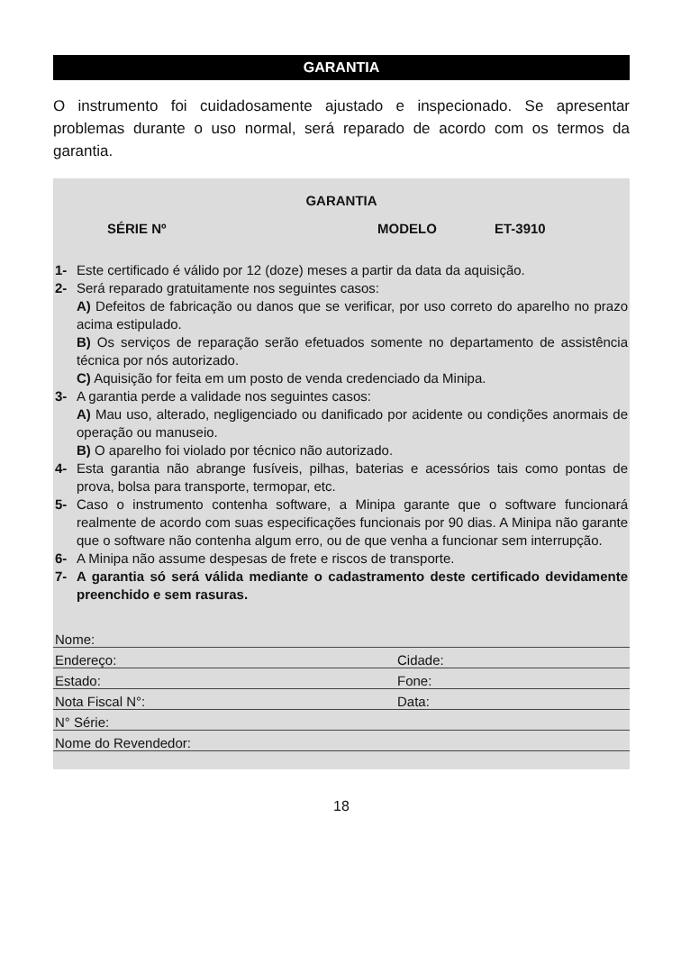GARANTIA
O instrumento foi cuidadosamente ajustado e inspecionado. Se apresentar problemas durante o uso normal, será reparado de acordo com os termos da garantia.
GARANTIA
SÉRIE Nº MODELO ET-3910
1- Este certificado é válido por 12 (doze) meses a partir da data da aquisição.
2- Será reparado gratuitamente nos seguintes casos:
A) Defeitos de fabricação ou danos que se verificar, por uso correto do aparelho no prazo acima estipulado.
B) Os serviços de reparação serão efetuados somente no departamento de assistência técnica por nós autorizado.
C) Aquisição for feita em um posto de venda credenciado da Minipa.
3- A garantia perde a validade nos seguintes casos:
A) Mau uso, alterado, negligenciado ou danificado por acidente ou condições anormais de operação ou manuseio.
B) O aparelho foi violado por técnico não autorizado.
4- Esta garantia não abrange fusíveis, pilhas, baterias e acessórios tais como pontas de prova, bolsa para transporte, termopar, etc.
5- Caso o instrumento contenha software, a Minipa garante que o software funcionará realmente de acordo com suas especificações funcionais por 90 dias. A Minipa não garante que o software não contenha algum erro, ou de que venha a funcionar sem interrupção.
6- A Minipa não assume despesas de frete e riscos de transporte.
7- A garantia só será válida mediante o cadastramento deste certificado devidamente preenchido e sem rasuras.
Nome:
Endereço: Cidade:
Estado: Fone:
Nota Fiscal N°: Data:
N° Série:
Nome do Revendedor:
18